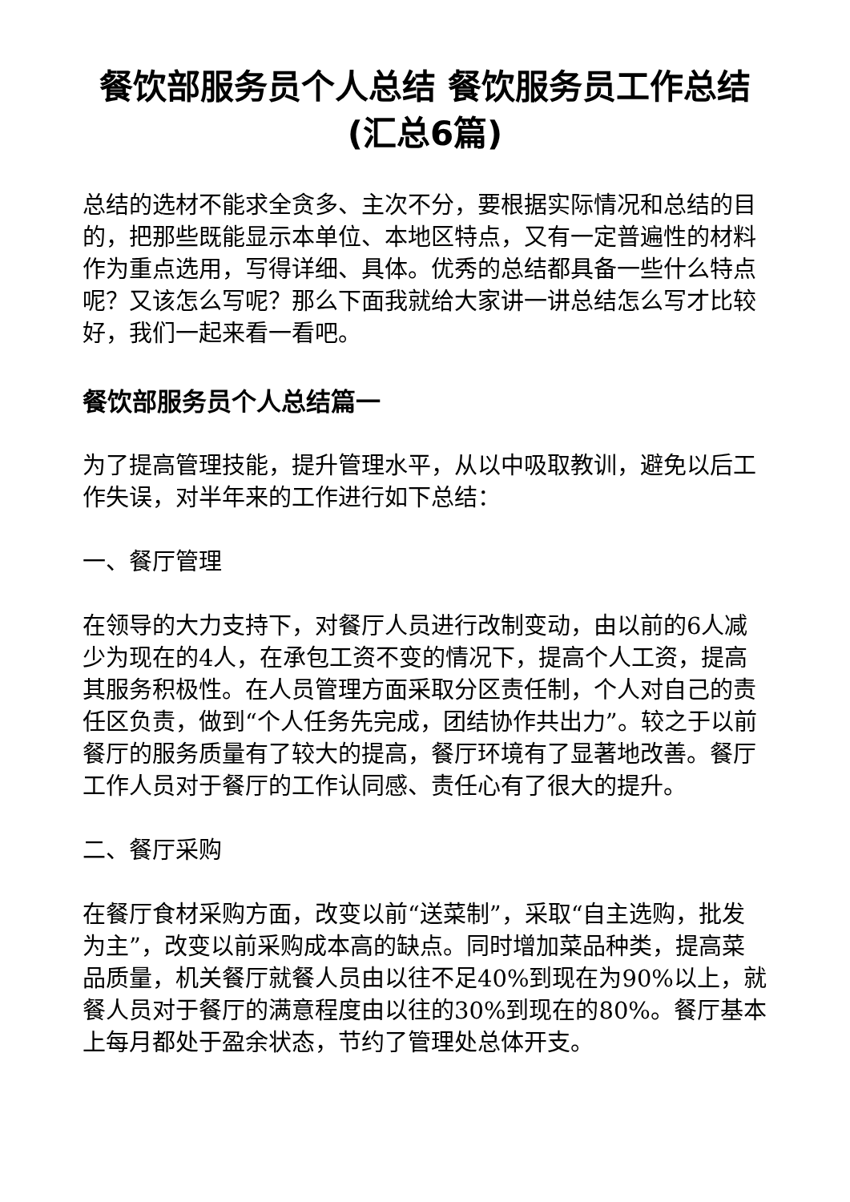餐饮部服务员个人总结 餐饮服务员工作总结(汇总6篇)
总结的选材不能求全贪多、主次不分，要根据实际情况和总结的目的，把那些既能显示本单位、本地区特点，又有一定普遍性的材料作为重点选用，写得详细、具体。优秀的总结都具备一些什么特点呢？又该怎么写呢？那么下面我就给大家讲一讲总结怎么写才比较好，我们一起来看一看吧。
餐饮部服务员个人总结篇一
为了提高管理技能，提升管理水平，从以中吸取教训，避免以后工作失误，对半年来的工作进行如下总结：
一、餐厅管理
在领导的大力支持下，对餐厅人员进行改制变动，由以前的6人减少为现在的4人，在承包工资不变的情况下，提高个人工资，提高其服务积极性。在人员管理方面采取分区责任制，个人对自己的责任区负责，做到“个人任务先完成，团结协作共出力”。较之于以前餐厅的服务质量有了较大的提高，餐厅环境有了显著地改善。餐厅工作人员对于餐厅的工作认同感、责任心有了很大的提升。
二、餐厅采购
在餐厅食材采购方面，改变以前“送菜制”，采取“自主选购，批发为主”，改变以前采购成本高的缺点。同时增加菜品种类，提高菜品质量，机关餐厅就餐人员由以往不足40%到现在为90%以上，就餐人员对于餐厅的满意程度由以往的30%到现在的80%。餐厅基本上每月都处于盈余状态，节约了管理处总体开支。